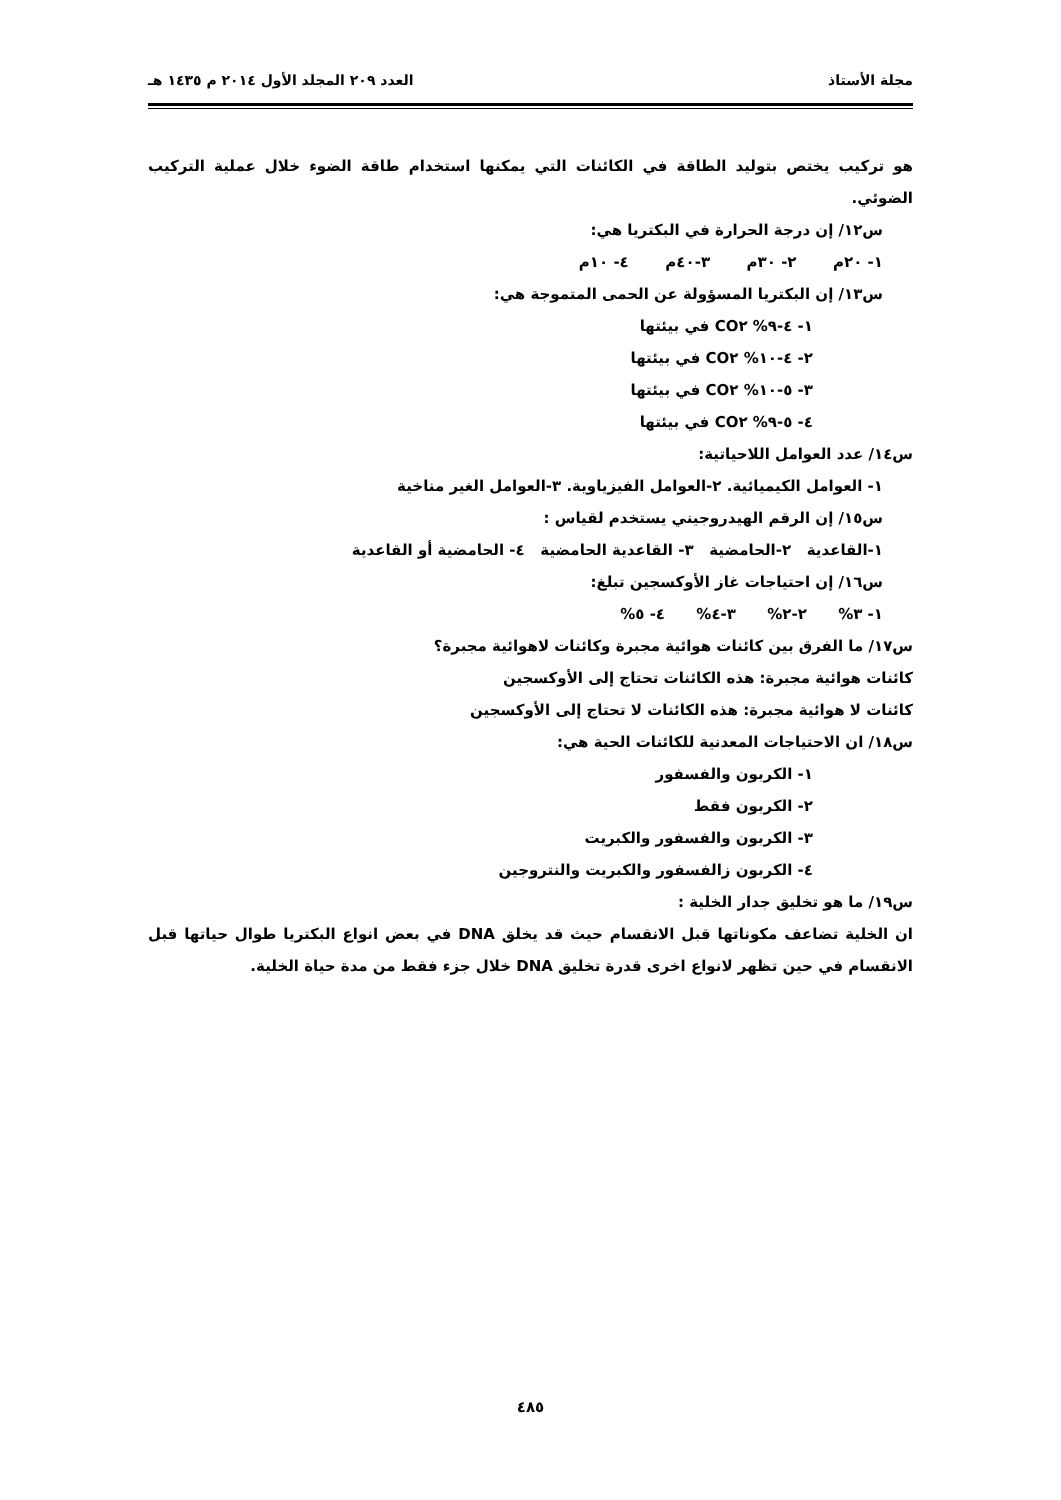مجلة الأستاذ العدد ٢٠٩ المجلد الأول ٢٠١٤ م ١٤٣٥ هـ
هو تركيب يختص بتوليد الطاقة في الكائنات التي يمكنها استخدام طاقة الضوء خلال عملية التركيب الضوئي.
س١٢/ إن درجة الحرارة في البكتريا هي:
١- ٢٠م ٢- ٣٠م ٣-٤٠م ٤- ١٠م
س١٣/ إن البكتريا المسؤولة عن الحمى المتموجة هي:
١- ٤-٩% CO٢ في بيئتها
٢- ٤-١٠% CO٢ في بيئتها
٣- ٥-١٠% CO٢ في بيئتها
٤- ٥-٩% CO٢ في بيئتها
س١٤/ عدد العوامل اللاحياتية:
١- العوامل الكيميائية. ٢-العوامل الفيزياوية. ٣-العوامل الغير مناخية
س١٥/ إن الرقم الهيدروجيني يستخدم لقياس :
١-القاعدية ٢-الحامضية ٣- القاعدية الحامضية ٤- الحامضية أو القاعدية
س١٦/ إن احتياجات غاز الأوكسجين تبلغ:
١- ٣% ٢-٢% ٣-٤% ٤- ٥%
س١٧/ ما الفرق بين كائنات هوائية مجبرة وكائنات لاهوائية مجبرة؟
كائنات هوائية مجبرة: هذه الكائنات تحتاج إلى الأوكسجين
كائنات لا هوائية مجبرة: هذه الكائنات لا تحتاج إلى الأوكسجين
س١٨/ ان الاحتياجات المعدنية للكائنات الحية هي:
١- الكربون والفسفور
٢- الكربون فقط
٣- الكربون والفسفور والكبريت
٤- الكربون زالفسفور والكبريت والنتروجين
س١٩/ ما هو تخليق جدار الخلية :
ان الخلية تضاعف مكوناتها قبل الانقسام حيث قد يخلق DNA في بعض انواع البكتريا طوال حياتها قبل الانقسام في حين تظهر لانواع اخرى قدرة تخليق DNA خلال جزء فقط من مدة حياة الخلية.
٤٨٥